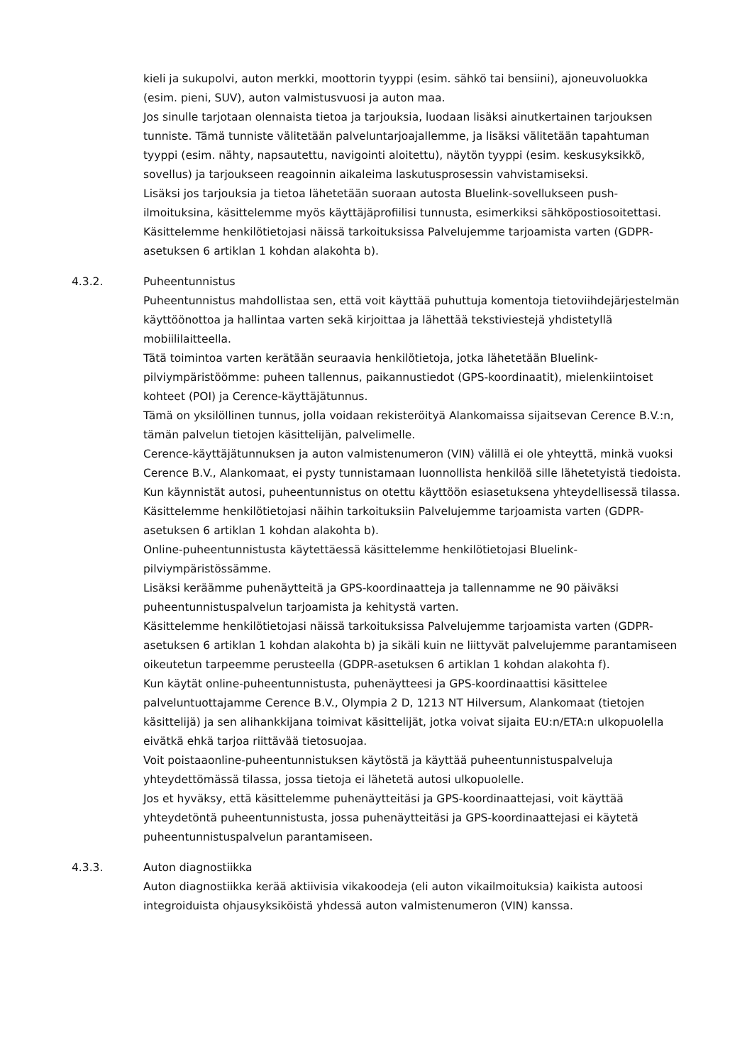kieli ja sukupolvi, auton merkki, moottorin tyyppi (esim. sähkö tai bensiini), ajoneuvoluokka (esim. pieni, SUV), auton valmistusvuosi ja auton maa.
Jos sinulle tarjotaan olennaista tietoa ja tarjouksia, luodaan lisäksi ainutkertainen tarjouksen tunniste. Tämä tunniste välitetään palveluntarjoajallemme, ja lisäksi välitetään tapahtuman tyyppi (esim. nähty, napsautettu, navigointi aloitettu), näytön tyyppi (esim. keskusyksikkö, sovellus) ja tarjoukseen reagoinnin aikaleima laskutusprosessin vahvistamiseksi.
Lisäksi jos tarjouksia ja tietoa lähetetään suoraan autosta Bluelink-sovellukseen push-ilmoituksina, käsittelemme myös käyttäjäprofiilisi tunnusta, esimerkiksi sähköpostiosoitettasi.
Käsittelemme henkilötietojasi näissä tarkoituksissa Palvelujemme tarjoamista varten (GDPR-asetuksen 6 artiklan 1 kohdan alakohta b).
4.3.2. Puheentunnistus
Puheentunnistus mahdollistaa sen, että voit käyttää puhuttuja komentoja tietoviihdejärjestelmän käyttöönottoa ja hallintaa varten sekä kirjoittaa ja lähettää tekstiviestejä yhdistetyllä mobiililaitteella.
Tätä toimintoa varten kerätään seuraavia henkilötietoja, jotka lähetetään Bluelink-pilviympäristöömme: puheen tallennus, paikannustiedot (GPS-koordinaatit), mielenkiintoiset kohteet (POI) ja Cerence-käyttäjätunnus.
Tämä on yksilöllinen tunnus, jolla voidaan rekisteröityä Alankomaissa sijaitsevan Cerence B.V.:n, tämän palvelun tietojen käsittelijän, palvelimelle.
Cerence-käyttäjätunnuksen ja auton valmistenumeron (VIN) välillä ei ole yhteyttä, minkä vuoksi Cerence B.V., Alankomaat, ei pysty tunnistamaan luonnollista henkilöä sille lähetetyistä tiedoista.
Kun käynnistät autosi, puheentunnistus on otettu käyttöön esiasetuksena yhteydellisessä tilassa. Käsittelemme henkilötietojasi näihin tarkoituksiin Palvelujemme tarjoamista varten (GDPR-asetuksen 6 artiklan 1 kohdan alakohta b).
Online-puheentunnistusta käytettäessä käsittelemme henkilötietojasi Bluelink-pilviympäristössämme.
Lisäksi keräämme puhenäytteitä ja GPS-koordinaatteja ja tallennamme ne 90 päiväksi puheentunnistuspalvelun tarjoamista ja kehitystä varten.
Käsittelemme henkilötietojasi näissä tarkoituksissa Palvelujemme tarjoamista varten (GDPR-asetuksen 6 artiklan 1 kohdan alakohta b) ja sikäli kuin ne liittyvät palvelujemme parantamiseen oikeutetun tarpeemme perusteella (GDPR-asetuksen 6 artiklan 1 kohdan alakohta f).
Kun käytät online-puheentunnistusta, puhenäytteesi ja GPS-koordinaattisi käsittelee palveluntuottajamme Cerence B.V., Olympia 2 D, 1213 NT Hilversum, Alankomaat (tietojen käsittelijä) ja sen alihankkijana toimivat käsittelijät, jotka voivat sijaita EU:n/ETA:n ulkopuolella eivätkä ehkä tarjoa riittävää tietosuojaa.
Voit poistaaonline-puheentunnistuksen käytöstä ja käyttää puheentunnistuspalveluja yhteydettömässä tilassa, jossa tietoja ei lähetetä autosi ulkopuolelle.
Jos et hyväksy, että käsittelemme puhenäytteitäsi ja GPS-koordinaattejasi, voit käyttää yhteydetöntä puheentunnistusta, jossa puhenäytteitäsi ja GPS-koordinaattejasi ei käytetä puheentunnistuspalvelun parantamiseen.
4.3.3. Auton diagnostiikka
Auton diagnostiikka kerää aktiivisia vikakoodeja (eli auton vikailmoituksia) kaikista autoosi integroiduista ohjausyksiköistä yhdessä auton valmistenumeron (VIN) kanssa.